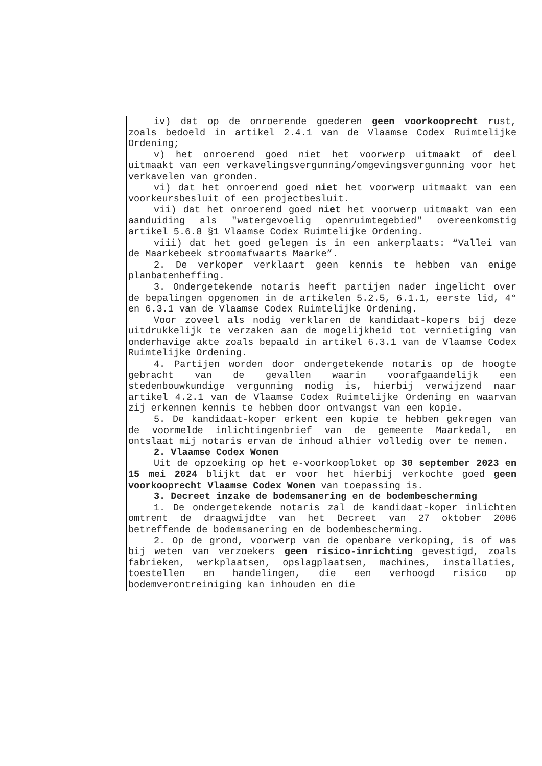iv) dat op de onroerende goederen geen voorkooprecht rust, zoals bedoeld in artikel 2.4.1 van de Vlaamse Codex Ruimtelijke Ordening;
v) het onroerend goed niet het voorwerp uitmaakt of deel uitmaakt van een verkavelingsvergunning/omgevingsvergunning voor het verkavelen van gronden.
vi) dat het onroerend goed niet het voorwerp uitmaakt van een voorkeursbesluit of een projectbesluit.
vii) dat het onroerend goed niet het voorwerp uitmaakt van een aanduiding als "watergevoelig openruimtegebied" overeenkomstig artikel 5.6.8 §1 Vlaamse Codex Ruimtelijke Ordening.
viii) dat het goed gelegen is in een ankerplaats: “Vallei van de Maarkebeek stroomafwaarts Maarke”.
2. De verkoper verklaart geen kennis te hebben van enige planbatenheffing.
3. Ondergetekende notaris heeft partijen nader ingelicht over de bepalingen opgenomen in de artikelen 5.2.5, 6.1.1, eerste lid, 4° en 6.3.1 van de Vlaamse Codex Ruimtelijke Ordening.
Voor zoveel als nodig verklaren de kandidaat-kopers bij deze uitdrukkelijk te verzaken aan de mogelijkheid tot vernietiging van onderhavige akte zoals bepaald in artikel 6.3.1 van de Vlaamse Codex Ruimtelijke Ordening.
4. Partijen worden door ondergetekende notaris op de hoogte gebracht van de gevallen waarin voorafgaandelijk een stedenbouwkundige vergunning nodig is, hierbij verwijzend naar artikel 4.2.1 van de Vlaamse Codex Ruimtelijke Ordening en waarvan zij erkennen kennis te hebben door ontvangst van een kopie.
5. De kandidaat-koper erkent een kopie te hebben gekregen van de voormelde inlichtingenbrief van de gemeente Maarkedal, en ontslaat mij notaris ervan de inhoud alhier volledig over te nemen.
2. Vlaamse Codex Wonen
Uit de opzoeking op het e-voorkooploket op 30 september 2023 en 15 mei 2024 blijkt dat er voor het hierbij verkochte goed geen voorkooprecht Vlaamse Codex Wonen van toepassing is.
3. Decreet inzake de bodemsanering en de bodembescherming
1. De ondergetekende notaris zal de kandidaat-koper inlichten omtrent de draagwijdte van het Decreet van 27 oktober 2006 betreffende de bodemsanering en de bodembescherming.
2. Op de grond, voorwerp van de openbare verkoping, is of was bij weten van verzoekers geen risico-inrichting gevestigd, zoals fabrieken, werkplaatsen, opslagplaatsen, machines, installaties, toestellen en handelingen, die een verhoogd risico op bodemverontreiniging kan inhouden en die